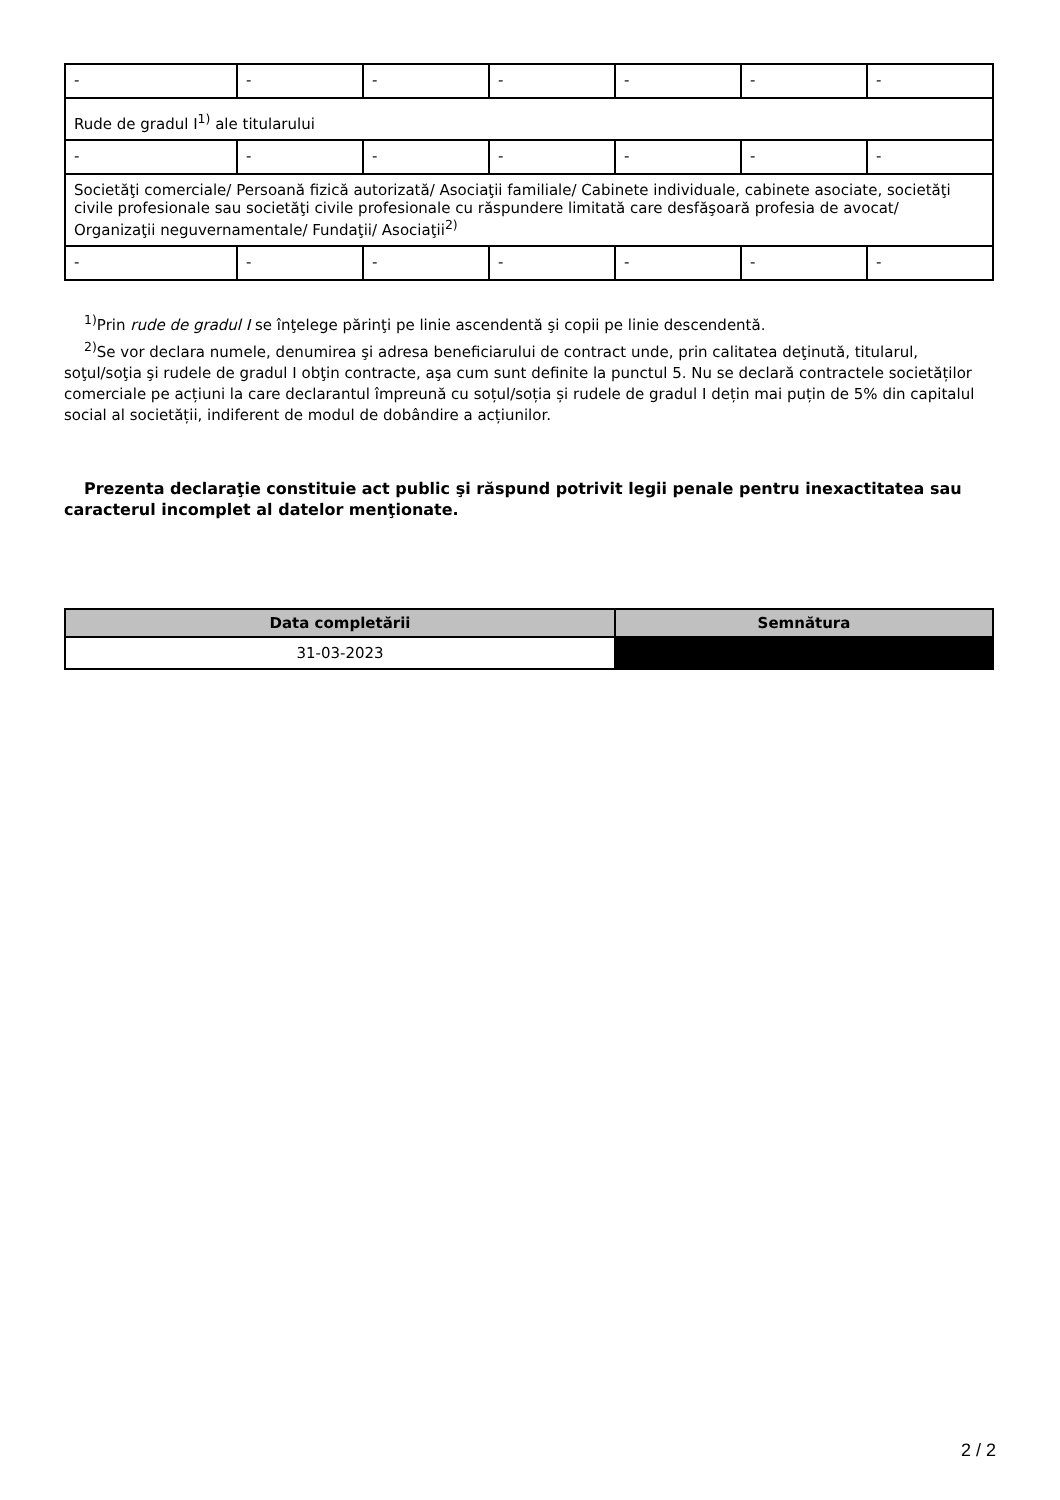| - | - | - | - | - | - | - |
| Rude de gradul I<sup>1)</sup> ale titularului | | | | | | |
| - | - | - | - | - | - | - |
| Societăţi comerciale/ Persoană fizică autorizată/ Asociaţii familiale/ Cabinete individuale, cabinete asociate, societăţi civile profesionale sau societăţi civile profesionale cu răspundere limitată care desfăşoară profesia de avocat/ Organizaţii neguvernamentale/ Fundaţii/ Asociaţii<sup>2)</sup> | | | | | | |
| - | - | - | - | - | - | - |
<sup>1)</sup> Prin rude de gradul I se înţelege părinţi pe linie ascendentă şi copii pe linie descendentă.
<sup>2)</sup> Se vor declara numele, denumirea şi adresa beneficiarului de contract unde, prin calitatea deţinută, titularul, soţul/soţia şi rudele de gradul I obţin contracte, aşa cum sunt definite la punctul 5. Nu se declară contractele societăților comerciale pe acțiuni la care declarantul împreună cu soțul/soția și rudele de gradul I dețin mai puțin de 5% din capitalul social al societății, indiferent de modul de dobândire a acțiunilor.
Prezenta declaraţie constituie act public şi răspund potrivit legii penale pentru inexactitatea sau caracterul incomplet al datelor menţionate.
| Data completării | Semnătura |
| --- | --- |
| 31-03-2023 | |
2 / 2